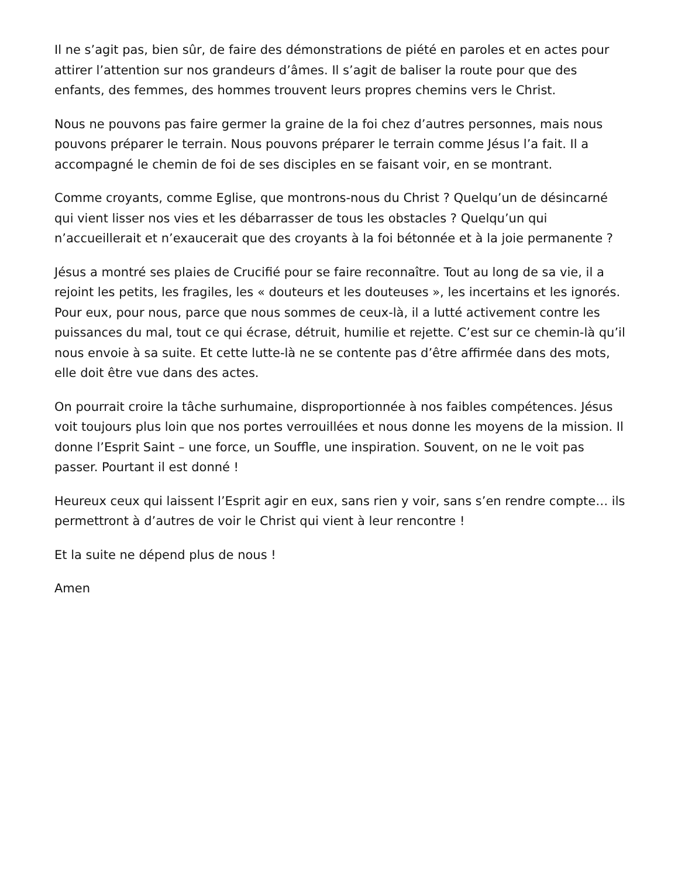Il ne s’agit pas, bien sûr, de faire des démonstrations de piété en paroles et en actes pour attirer l’attention sur nos grandeurs d’âmes. Il s’agit de baliser la route pour que des enfants, des femmes, des hommes trouvent leurs propres chemins vers le Christ.
Nous ne pouvons pas faire germer la graine de la foi chez d’autres personnes, mais nous pouvons préparer le terrain. Nous pouvons préparer le terrain comme Jésus l’a fait. Il a accompagné le chemin de foi de ses disciples en se faisant voir, en se montrant.
Comme croyants, comme Eglise, que montrons-nous du Christ ? Quelqu’un de désincarné qui vient lisser nos vies et les débarrasser de tous les obstacles ? Quelqu’un qui n’accueillerait et n’exaucerait que des croyants à la foi bétonnée et à la joie permanente ?
Jésus a montré ses plaies de Crucifié pour se faire reconnaître. Tout au long de sa vie, il a rejoint les petits, les fragiles, les « douteurs et les douteuses », les incertains et les ignorés. Pour eux, pour nous, parce que nous sommes de ceux-là, il a lutté activement contre les puissances du mal, tout ce qui écrase, détruit, humilie et rejette. C’est sur ce chemin-là qu’il nous envoie à sa suite. Et cette lutte-là ne se contente pas d’être affirmée dans des mots, elle doit être vue dans des actes.
On pourrait croire la tâche surhumaine, disproportionnée à nos faibles compétences. Jésus voit toujours plus loin que nos portes verrouillées et nous donne les moyens de la mission. Il donne l’Esprit Saint – une force, un Souffle, une inspiration. Souvent, on ne le voit pas passer. Pourtant il est donné !
Heureux ceux qui laissent l’Esprit agir en eux, sans rien y voir, sans s’en rendre compte… ils permettront à d’autres de voir le Christ qui vient à leur rencontre !
Et la suite ne dépend plus de nous !
Amen